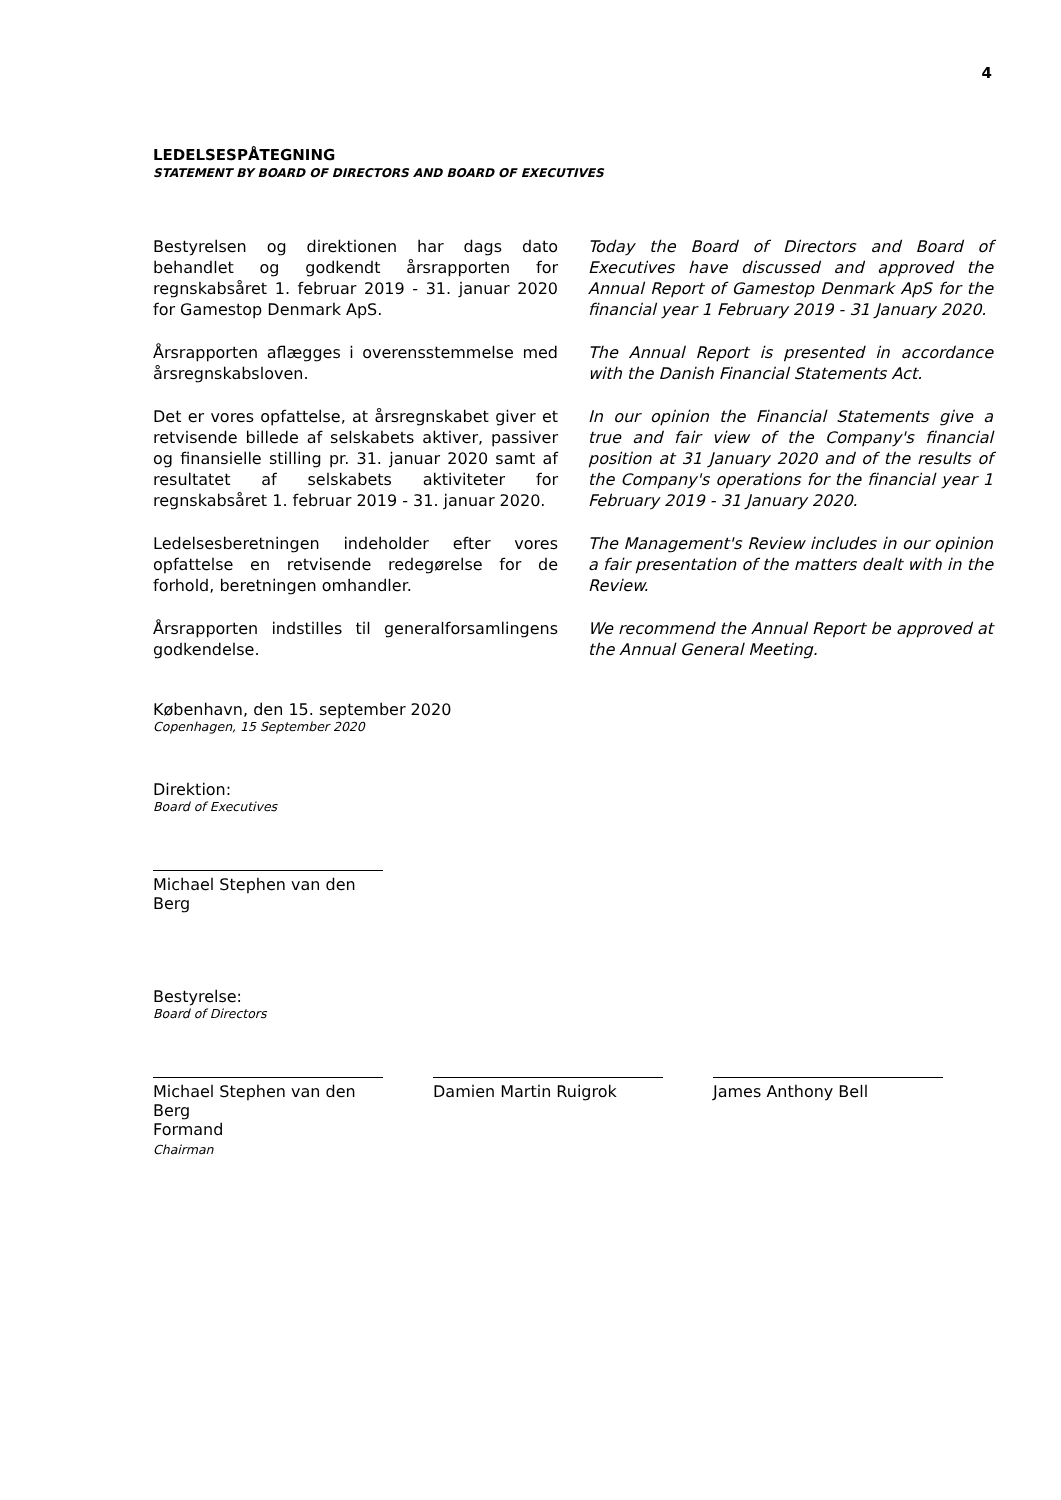4
LEDELSESPÅTEGNING
STATEMENT BY BOARD OF DIRECTORS AND BOARD OF EXECUTIVES
Bestyrelsen og direktionen har dags dato behandlet og godkendt årsrapporten for regnskabsåret 1. februar 2019 - 31. januar 2020 for Gamestop Denmark ApS.
Today the Board of Directors and Board of Executives have discussed and approved the Annual Report of Gamestop Denmark ApS for the financial year 1 February 2019 - 31 January 2020.
Årsrapporten aflægges i overensstemmelse med årsregnskabsloven.
The Annual Report is presented in accordance with the Danish Financial Statements Act.
Det er vores opfattelse, at årsregnskabet giver et retvisende billede af selskabets aktiver, passiver og finansielle stilling pr. 31. januar 2020 samt af resultatet af selskabets aktiviteter for regnskabsåret 1. februar 2019 - 31. januar 2020.
In our opinion the Financial Statements give a true and fair view of the Company's financial position at 31 January 2020 and of the results of the Company's operations for the financial year 1 February 2019 - 31 January 2020.
Ledelsesberetningen indeholder efter vores opfattelse en retvisende redegørelse for de forhold, beretningen omhandler.
The Management's Review includes in our opinion a fair presentation of the matters dealt with in the Review.
Årsrapporten indstilles til generalforsamlingens godkendelse.
We recommend the Annual Report be approved at the Annual General Meeting.
København, den 15. september 2020
Copenhagen, 15 September 2020
Direktion:
Board of Executives
Michael Stephen van den Berg
Bestyrelse:
Board of Directors
Michael Stephen van den Berg
Formand
Chairman
Damien Martin Ruigrok James Anthony Bell